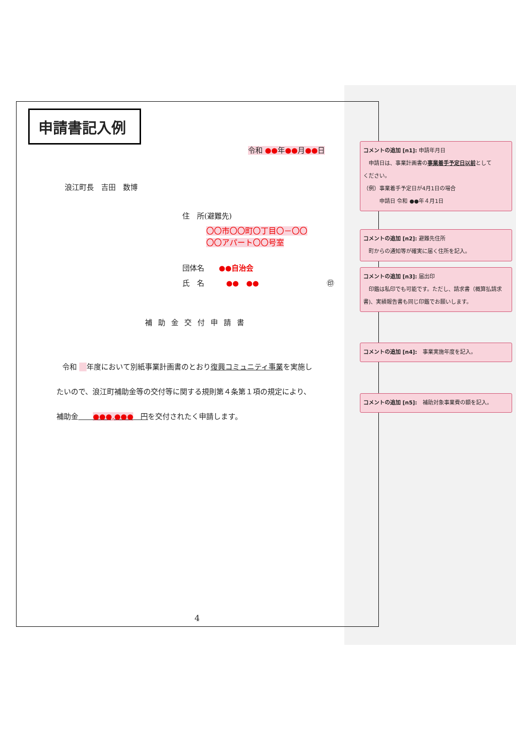申請書記入例
令和 ●●年●●月●●日
浪江町長　吉田　数博
住　所(避難先)
〇〇市〇〇町〇丁目〇－〇〇
〇〇アパート〇〇号室
団体名　　●●自治会
氏　名　　　●●　●● ㊞
補助金交付申請書
令和 　 年度において別紙事業計画書のとおり復興コミュニティ事業を実施し
たいので、浪江町補助金等の交付等に関する規則第４条第１項の規定により、
補助金　　●●●,●●●　円を交付されたく申請します。
4
コメントの追加 [n1]: 申請年月日
　申請日は、事業計画書の事業着手予定日以前として
ください。
（例）事業着手予定日が4月1日の場合
　　　申請日 令和 ●●年４月1日
コメントの追加 [n2]: 避難先住所
　町からの通知等が確実に届く住所を記入。
コメントの追加 [n3]: 届出印
　印鑑は私印でも可能です。ただし、請求書（概算払請求書)、実績報告書も同じ印鑑でお願いします。
コメントの追加 [n4]:　事業実施年度を記入。
コメントの追加 [n5]:　補助対象事業費の額を記入。